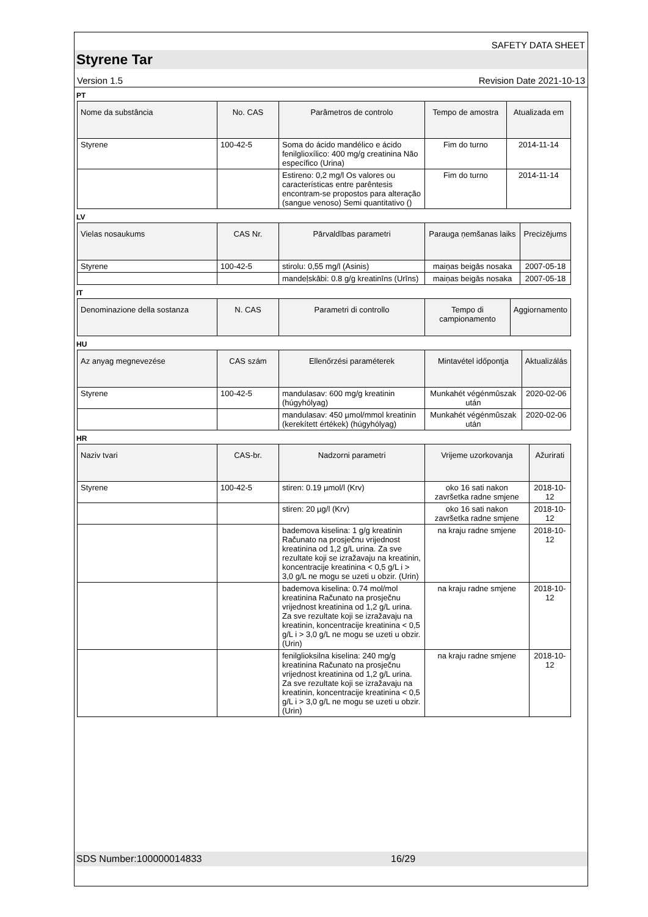SAFETY DATA SHEET
Styrene Tar
Version 1.5 Revision Date 2021-10-13
PT
| Nome da substância | No. CAS | Parâmetros de controlo | Tempo de amostra | Atualizada em |
| --- | --- | --- | --- | --- |
| Styrene | 100-42-5 | Soma do ácido mandélico e ácido fenilglioxílico: 400 mg/g creatinina Não específico (Urina) | Fim do turno | 2014-11-14 |
| | | Estireno: 0,2 mg/l Os valores ou características entre parêntesis encontram-se propostos para alteração (sangue venoso) Semi quantitativo () | Fim do turno | 2014-11-14 |
LV
| Vielas nosaukums | CAS Nr. | Pārvaldības parametri | Parauga ņemšanas laiks | Precizējums |
| --- | --- | --- | --- | --- |
| Styrene | 100-42-5 | stirolu: 0,55 mg/l (Asinis) | maiņas beigās nosaka | 2007-05-18 |
| | | mandeļskābi: 0.8 g/g kreatinīns (Urīns) | maiņas beigās nosaka | 2007-05-18 |
IT
| Denominazione della sostanza | N. CAS | Parametri di controllo | Tempo di campionamento | Aggiornamento |
| --- | --- | --- | --- | --- |
HU
| Az anyag megnevezése | CAS szám | Ellenőrzési paraméterek | Mintavétel időpontja | Aktualizálás |
| --- | --- | --- | --- | --- |
| Styrene | 100-42-5 | mandulasav: 600 mg/g kreatinin (húgyhólyag) | Munkahét végénmûszak után | 2020-02-06 |
| | | mandulasav: 450 µmol/mmol kreatinin (kerekített értékek) (húgyhólyag) | Munkahét végénmûszak után | 2020-02-06 |
HR
| Naziv tvari | CAS-br. | Nadzorni parametri | Vrijeme uzorkovanja | Ažurirati |
| --- | --- | --- | --- | --- |
| Styrene | 100-42-5 | stiren: 0.19 µmol/l (Krv) | oko 16 sati nakon završetka radne smjene | 2018-10-12 |
| | | stiren: 20 µg/l (Krv) | oko 16 sati nakon završetka radne smjene | 2018-10-12 |
| | | bademova kiselina: 1 g/g kreatinin Računato na prosječnu vrijednost kreatinina od 1,2 g/L urina. Za sve rezultate koji se izražavaju na kreatinin, koncentracije kreatinina < 0,5 g/L i > 3,0 g/L ne mogu se uzeti u obzir. (Urin) | na kraju radne smjene | 2018-10-12 |
| | | bademova kiselina: 0.74 mol/mol kreatinina Računato na prosječnu vrijednost kreatinina od 1,2 g/L urina. Za sve rezultate koji se izražavaju na kreatinin, koncentracije kreatinina < 0,5 g/L i > 3,0 g/L ne mogu se uzeti u obzir. (Urin) | na kraju radne smjene | 2018-10-12 |
| | | fenilglioksilna kiselina: 240 mg/g kreatinina Računato na prosječnu vrijednost kreatinina od 1,2 g/L urina. Za sve rezultate koji se izražavaju na kreatinin, koncentracije kreatinina < 0,5 g/L i > 3,0 g/L ne mogu se uzeti u obzir. (Urin) | na kraju radne smjene | 2018-10-12 |
SDS Number:100000014833 16/29